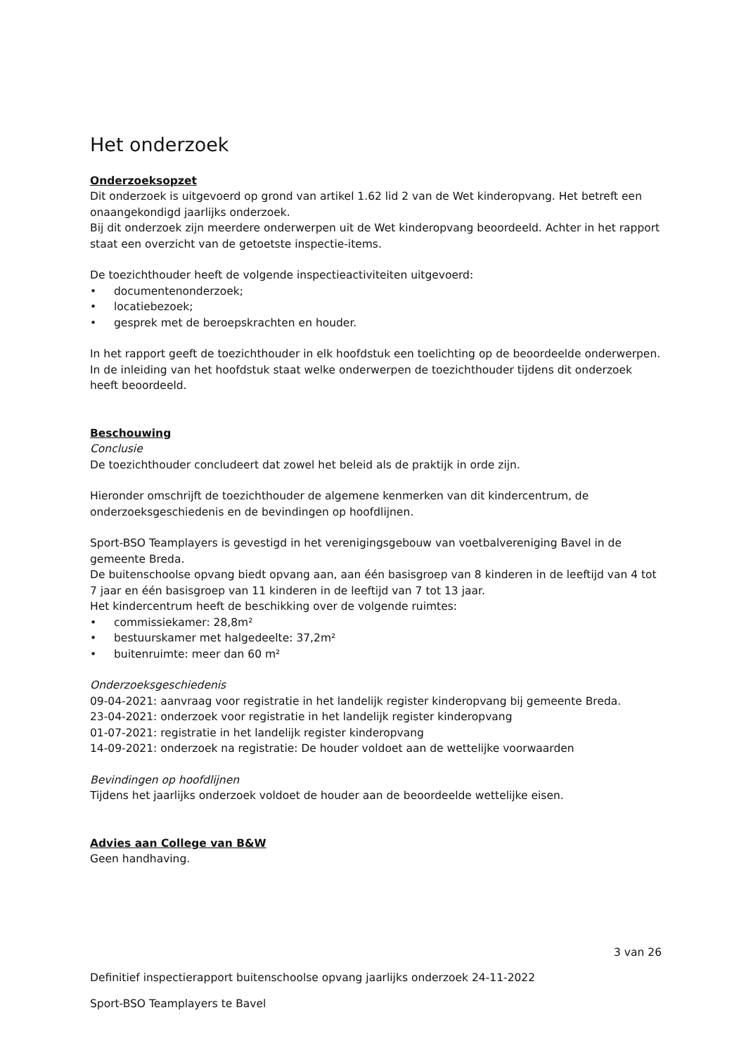Het onderzoek
Onderzoeksopzet
Dit onderzoek is uitgevoerd op grond van artikel 1.62 lid 2 van de Wet kinderopvang. Het betreft een onaangekondigd jaarlijks onderzoek.
Bij dit onderzoek zijn meerdere onderwerpen uit de Wet kinderopvang beoordeeld. Achter in het rapport staat een overzicht van de getoetste inspectie-items.
De toezichthouder heeft de volgende inspectieactiviteiten uitgevoerd:
• documentenonderzoek;
• locatiebezoek;
• gesprek met de beroepskrachten en houder.
In het rapport geeft de toezichthouder in elk hoofdstuk een toelichting op de beoordeelde onderwerpen. In de inleiding van het hoofdstuk staat welke onderwerpen de toezichthouder tijdens dit onderzoek heeft beoordeeld.
Beschouwing
Conclusie
De toezichthouder concludeert dat zowel het beleid als de praktijk in orde zijn.
Hieronder omschrijft de toezichthouder de algemene kenmerken van dit kindercentrum, de onderzoeksgeschiedenis en de bevindingen op hoofdlijnen.
Sport-BSO Teamplayers is gevestigd in het verenigingsgebouw van voetbalvereniging Bavel in de gemeente Breda.
De buitenschoolse opvang biedt opvang aan, aan één basisgroep van 8 kinderen in de leeftijd van 4 tot 7 jaar en één basisgroep van 11 kinderen in de leeftijd van 7 tot 13 jaar.
Het kindercentrum heeft de beschikking over de volgende ruimtes:
• commissiekamer: 28,8m²
• bestuurskamer met halgedeelte: 37,2m²
• buitenruimte: meer dan 60 m²
Onderzoeksgeschiedenis
09-04-2021: aanvraag voor registratie in het landelijk register kinderopvang bij gemeente Breda.
23-04-2021: onderzoek voor registratie in het landelijk register kinderopvang
01-07-2021: registratie in het landelijk register kinderopvang
14-09-2021: onderzoek na registratie: De houder voldoet aan de wettelijke voorwaarden
Bevindingen op hoofdlijnen
Tijdens het jaarlijks onderzoek voldoet de houder aan de beoordeelde wettelijke eisen.
Advies aan College van B&W
Geen handhaving.
3 van 26
Definitief inspectierapport buitenschoolse opvang jaarlijks onderzoek 24-11-2022
Sport-BSO Teamplayers te Bavel